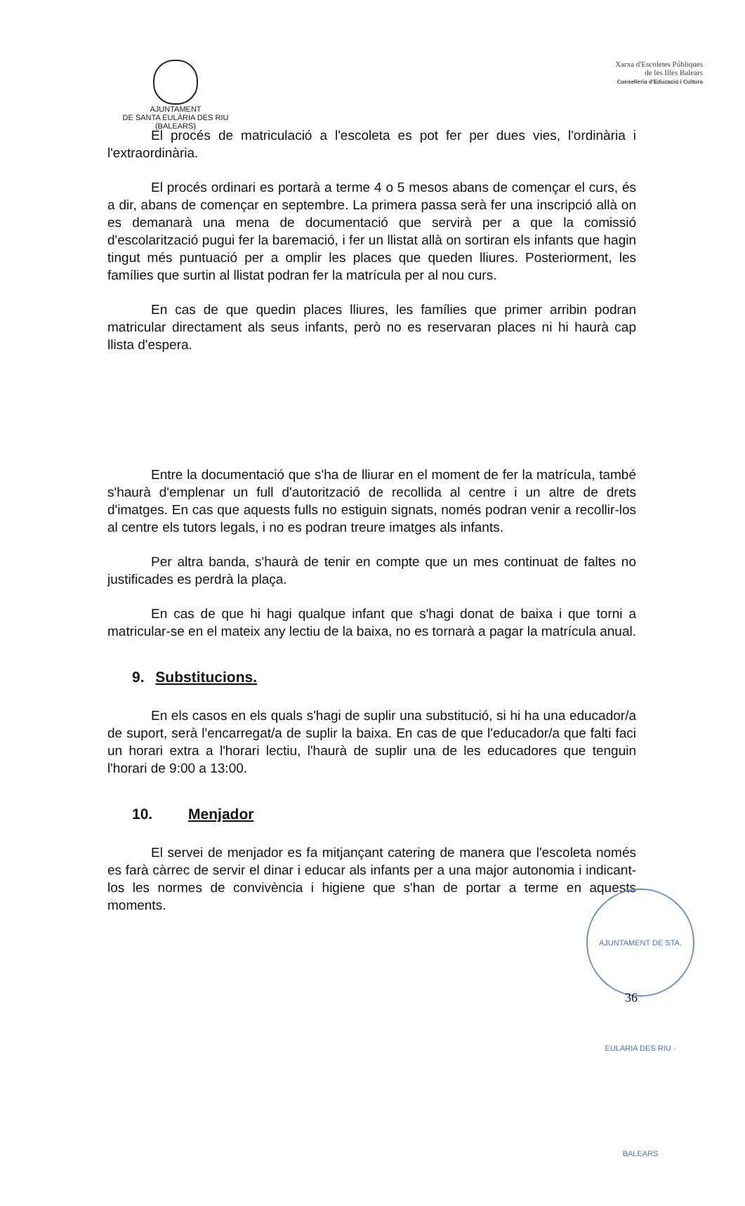AJUNTAMENT
DE SANTA EULÀRIA DES RIU
(BALEARS)
Xarxa d'Escoletes Públiques
de les Illes Balears
Conselleria d'Educació i Cultura
El procés de matriculació a l'escoleta es pot fer per dues vies, l'ordinària i l'extraordinària.
El procés ordinari es portarà a terme 4 o 5 mesos abans de començar el curs, és a dir, abans de començar en septembre. La primera passa serà fer una inscripció allà on es demanarà una mena de documentació que servirà per a que la comissió d'escolarització pugui fer la baremació, i fer un llistat allà on sortiran els infants que hagin tingut més puntuació per a omplir les places que queden lliures. Posteriorment, les famílies que surtin al llistat podran fer la matrícula per al nou curs.
En cas de que quedin places lliures, les famílies que primer arribin podran matricular directament als seus infants, però no es reservaran places ni hi haurà cap llista d'espera.
Entre la documentació que s'ha de lliurar en el moment de fer la matrícula, també s'haurà d'emplenar un full d'autorització de recollida al centre i un altre de drets d'imatges. En cas que aquests fulls no estiguin signats, només podran venir a recollir-los al centre els tutors legals, i no es podran treure imatges als infants.
Per altra banda, s'haurà de tenir en compte que un mes continuat de faltes no justificades es perdrà la plaça.
En cas de que hi hagi qualque infant que s'hagi donat de baixa i que torni a matricular-se en el mateix any lectiu de la baixa, no es tornarà a pagar la matrícula anual.
9. Substitucions.
En els casos en els quals s'hagi de suplir una substitució, si hi ha una educador/a de suport, serà l'encarregat/a de suplir la baixa. En cas de que l'educador/a que falti faci un horari extra a l'horari lectiu, l'haurà de suplir una de les educadores que tenguin l'horari de 9:00 a 13:00.
10. Menjador
El servei de menjador es fa mitjançant catering de manera que l'escoleta només es farà càrrec de servir el dinar i educar als infants per a una major autonomia i indicant-los les normes de convivència i higiene que s'han de portar a terme en aquests moments.
AJUNTAMENT DE STA. EULÀRIA DES RIU · BALEARS
36